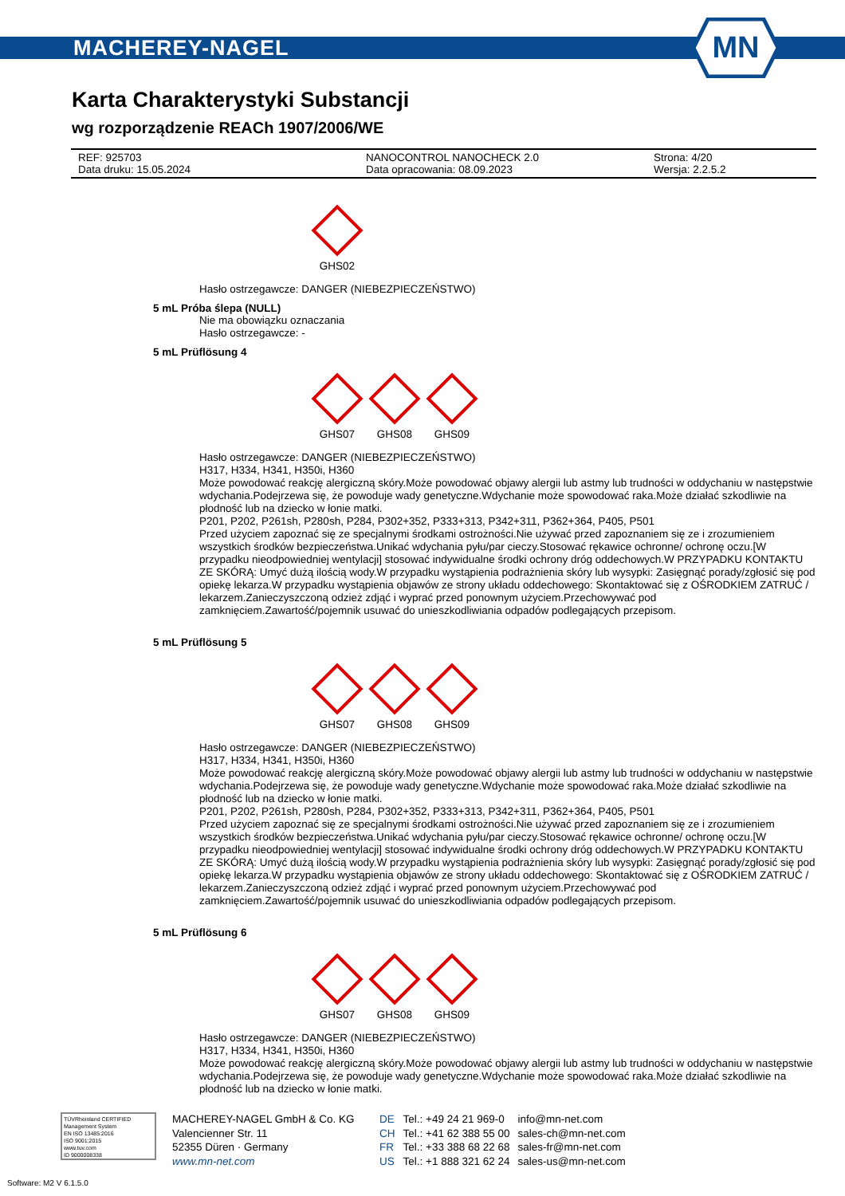MACHEREY-NAGEL
MN
Karta Charakterystyki Substancji
wg rozporządzenie REACh 1907/2006/WE
REF: 925703 NANOCONTROL NANOCHECK 2.0 Strona: 4/20
Data druku: 15.05.2024 Data opracowania: 08.09.2023 Wersja: 2.2.5.2
GHS02
Hasło ostrzegawcze: DANGER (NIEBEZPIECZEŃSTWO)
5 mL Próba ślepa (NULL)
Nie ma obowiązku oznaczania
Hasło ostrzegawcze: -
5 mL Prüflösung 4
GHS07 GHS08 GHS09
Hasło ostrzegawcze: DANGER (NIEBEZPIECZEŃSTWO)
H317, H334, H341, H350i, H360
Może powodować reakcję alergiczną skóry.Może powodować objawy alergii lub astmy lub trudności w oddychaniu w następstwie wdychania.Podejrzewa się, że powoduje wady genetyczne.Wdychanie może spowodować raka.Może działać szkodliwie na płodność lub na dziecko w łonie matki.
P201, P202, P261sh, P280sh, P284, P302+352, P333+313, P342+311, P362+364, P405, P501
Przed użyciem zapoznać się ze specjalnymi środkami ostrożności.Nie używać przed zapoznaniem się ze i zrozumieniem wszystkich środków bezpieczeństwa.Unikać wdychania pyłu/par cieczy.Stosować rękawice ochronne/ ochronę oczu.[W przypadku nieodpowiedniej wentylacji] stosować indywidualne środki ochrony dróg oddechowych.W PRZYPADKU KONTAKTU ZE SKÓRĄ: Umyć dużą ilością wody.W przypadku wystąpienia podrażnienia skóry lub wysypki: Zasięgnąć porady/zgłosić się pod opiekę lekarza.W przypadku wystąpienia objawów ze strony układu oddechowego: Skontaktować się z OŚRODKIEM ZATRUĆ / lekarzem.Zanieczyszczoną odzież zdjąć i wyprać przed ponownym użyciem.Przechowywać pod zamknięciem.Zawartość/pojemnik usuwać do unieszkodliwiania odpadów podlegających przepisom.
5 mL Prüflösung 5
GHS07 GHS08 GHS09
Hasło ostrzegawcze: DANGER (NIEBEZPIECZEŃSTWO)
H317, H334, H341, H350i, H360
Może powodować reakcję alergiczną skóry.Może powodować objawy alergii lub astmy lub trudności w oddychaniu w następstwie wdychania.Podejrzewa się, że powoduje wady genetyczne.Wdychanie może spowodować raka.Może działać szkodliwie na płodność lub na dziecko w łonie matki.
P201, P202, P261sh, P280sh, P284, P302+352, P333+313, P342+311, P362+364, P405, P501
Przed użyciem zapoznać się ze specjalnymi środkami ostrożności.Nie używać przed zapoznaniem się ze i zrozumieniem wszystkich środków bezpieczeństwa.Unikać wdychania pyłu/par cieczy.Stosować rękawice ochronne/ ochronę oczu.[W przypadku nieodpowiedniej wentylacji] stosować indywidualne środki ochrony dróg oddechowych.W PRZYPADKU KONTAKTU ZE SKÓRĄ: Umyć dużą ilością wody.W przypadku wystąpienia podrażnienia skóry lub wysypki: Zasięgnąć porady/zgłosić się pod opiekę lekarza.W przypadku wystąpienia objawów ze strony układu oddechowego: Skontaktować się z OŚRODKIEM ZATRUĆ / lekarzem.Zanieczyszczoną odzież zdjąć i wyprać przed ponownym użyciem.Przechowywać pod zamknięciem.Zawartość/pojemnik usuwać do unieszkodliwiania odpadów podlegających przepisom.
5 mL Prüflösung 6
GHS07 GHS08 GHS09
Hasło ostrzegawcze: DANGER (NIEBEZPIECZEŃSTWO)
H317, H334, H341, H350i, H360
Może powodować reakcję alergiczną skóry.Może powodować objawy alergii lub astmy lub trudności w oddychaniu w następstwie wdychania.Podejrzewa się, że powoduje wady genetyczne.Wdychanie może spowodować raka.Może działać szkodliwie na płodność lub na dziecko w łonie matki.
TÜVRheinland CERTIFIED
Management System
EN ISO 13485:2016
ISO 9001:2015
www.tuv.com
ID 9000008338
MACHEREY-NAGEL GmbH & Co. KG
Valencienner Str. 11
52355 Düren · Germany
www.mn-net.com
DE
CH
FR
US
Tel.: +49 24 21 969-0
Tel.: +41 62 388 55 00
Tel.: +33 388 68 22 68
Tel.: +1 888 321 62 24
info@mn-net.com
sales-ch@mn-net.com
sales-fr@mn-net.com
sales-us@mn-net.com
Software: M2 V 6.1.5.0